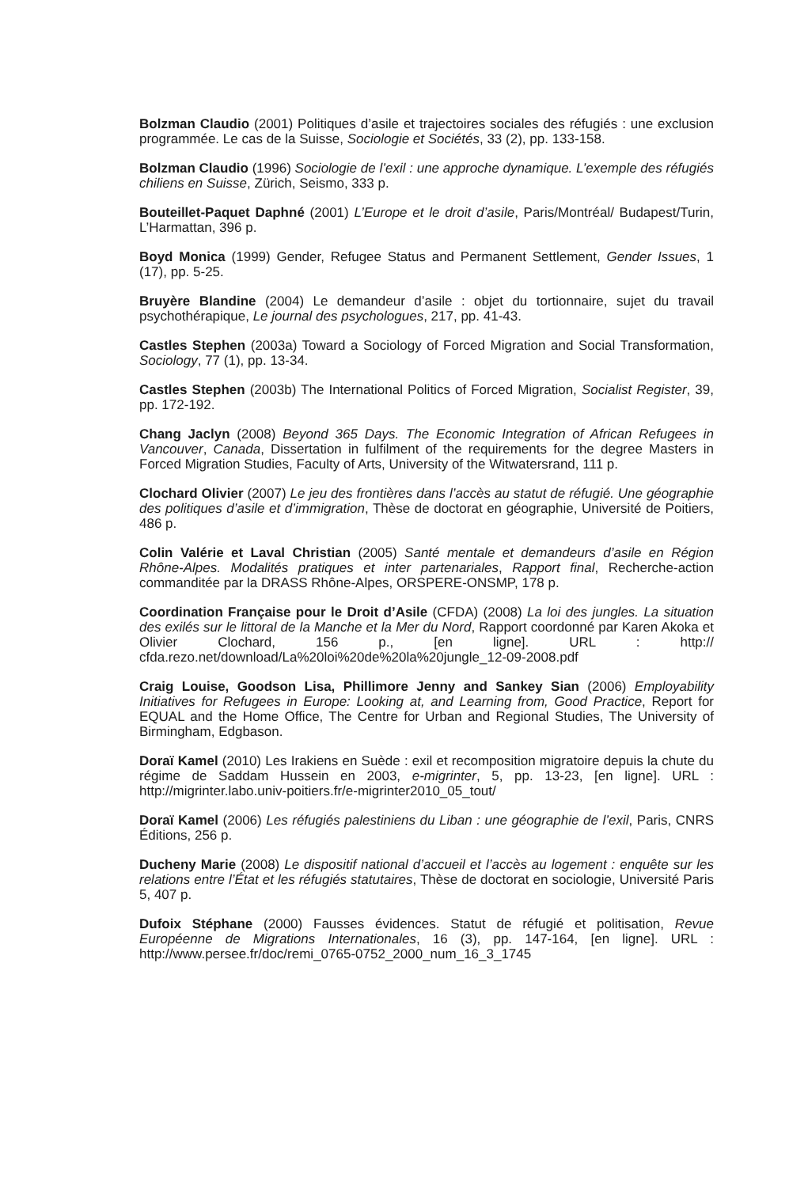Bolzman Claudio (2001) Politiques d’asile et trajectoires sociales des réfugiés : une exclusion programmée. Le cas de la Suisse, Sociologie et Sociétés, 33 (2), pp. 133-158.
Bolzman Claudio (1996) Sociologie de l’exil : une approche dynamique. L’exemple des réfugiés chiliens en Suisse, Zürich, Seismo, 333 p.
Bouteillet-Paquet Daphné (2001) L’Europe et le droit d’asile, Paris/Montréal/ Budapest/Turin, L’Harmattan, 396 p.
Boyd Monica (1999) Gender, Refugee Status and Permanent Settlement, Gender Issues, 1 (17), pp. 5-25.
Bruyère Blandine (2004) Le demandeur d’asile : objet du tortionnaire, sujet du travail psychothérapique, Le journal des psychologues, 217, pp. 41-43.
Castles Stephen (2003a) Toward a Sociology of Forced Migration and Social Transformation, Sociology, 77 (1), pp. 13-34.
Castles Stephen (2003b) The International Politics of Forced Migration, Socialist Register, 39, pp. 172-192.
Chang Jaclyn (2008) Beyond 365 Days. The Economic Integration of African Refugees in Vancouver, Canada, Dissertation in fulfilment of the requirements for the degree Masters in Forced Migration Studies, Faculty of Arts, University of the Witwatersrand, 111 p.
Clochard Olivier (2007) Le jeu des frontières dans l’accès au statut de réfugié. Une géographie des politiques d’asile et d’immigration, Thèse de doctorat en géographie, Université de Poitiers, 486 p.
Colin Valérie et Laval Christian (2005) Santé mentale et demandeurs d’asile en Région Rhône-Alpes. Modalités pratiques et inter partenariales, Rapport final, Recherche-action commanditée par la DRASS Rhône-Alpes, ORSPERE-ONSMP, 178 p.
Coordination Française pour le Droit d’Asile (CFDA) (2008) La loi des jungles. La situation des exilés sur le littoral de la Manche et la Mer du Nord, Rapport coordonné par Karen Akoka et Olivier Clochard, 156 p., [en ligne]. URL : http:// cfda.rezo.net/download/La%20loi%20de%20la%20jungle_12-09-2008.pdf
Craig Louise, Goodson Lisa, Phillimore Jenny and Sankey Sian (2006) Employability Initiatives for Refugees in Europe: Looking at, and Learning from, Good Practice, Report for EQUAL and the Home Office, The Centre for Urban and Regional Studies, The University of Birmingham, Edgbason.
Doraï Kamel (2010) Les Irakiens en Suède : exil et recomposition migratoire depuis la chute du régime de Saddam Hussein en 2003, e-migrinter, 5, pp. 13-23, [en ligne]. URL : http://migrinter.labo.univ-poitiers.fr/e-migrinter2010_05_tout/
Doraï Kamel (2006) Les réfugiés palestiniens du Liban : une géographie de l’exil, Paris, CNRS Éditions, 256 p.
Ducheny Marie (2008) Le dispositif national d’accueil et l’accès au logement : enquête sur les relations entre l’État et les réfugiés statutaires, Thèse de doctorat en sociologie, Université Paris 5, 407 p.
Dufoix Stéphane (2000) Fausses évidences. Statut de réfugié et politisation, Revue Européenne de Migrations Internationales, 16 (3), pp. 147-164, [en ligne]. URL : http://www.persee.fr/doc/remi_0765-0752_2000_num_16_3_1745